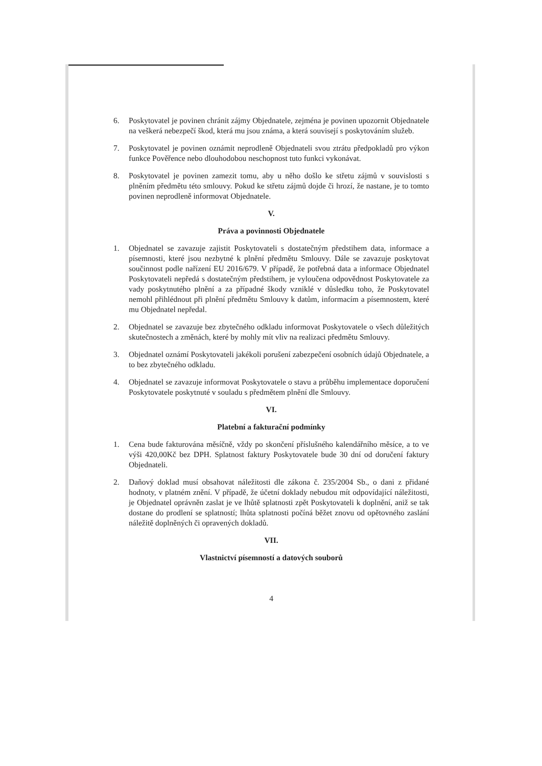6. Poskytovatel je povinen chránit zájmy Objednatele, zejména je povinen upozornit Objednatele na veškerá nebezpečí škod, která mu jsou známa, a která souvisejí s poskytováním služeb.
7. Poskytovatel je povinen oznámit neprodleně Objednateli svou ztrátu předpokladů pro výkon funkce Pověřence nebo dlouhodobou neschopnost tuto funkci vykonávat.
8. Poskytovatel je povinen zamezit tomu, aby u něho došlo ke střetu zájmů v souvislosti s plněním předmětu této smlouvy. Pokud ke střetu zájmů dojde či hrozí, že nastane, je to tomto povinen neprodleně informovat Objednatele.
V.
Práva a povinnosti Objednatele
1. Objednatel se zavazuje zajistit Poskytovateli s dostatečným předstihem data, informace a písemnosti, které jsou nezbytné k plnění předmětu Smlouvy. Dále se zavazuje poskytovat součinnost podle nařízení EU 2016/679. V případě, že potřebná data a informace Objednatel Poskytovateli nepředá s dostatečným předstihem, je vyloučena odpovědnost Poskytovatele za vady poskytnutého plnění a za případné škody vzniklé v důsledku toho, že Poskytovatel nemohl přihlédnout při plnění předmětu Smlouvy k datům, informacím a písemnostem, které mu Objednatel nepředal.
2. Objednatel se zavazuje bez zbytečného odkladu informovat Poskytovatele o všech důležitých skutečnostech a změnách, které by mohly mít vliv na realizaci předmětu Smlouvy.
3. Objednatel oznámí Poskytovateli jakékoli porušení zabezpečení osobních údajů Objednatele, a to bez zbytečného odkladu.
4. Objednatel se zavazuje informovat Poskytovatele o stavu a průběhu implementace doporučení Poskytovatele poskytnuté v souladu s předmětem plnění dle Smlouvy.
VI.
Platební a fakturační podmínky
1. Cena bude fakturována měsíčně, vždy po skončení příslušného kalendářního měsíce, a to ve výši 420,00Kč bez DPH. Splatnost faktury Poskytovatele bude 30 dní od doručení faktury Objednateli.
2. Daňový doklad musí obsahovat náležitosti dle zákona č. 235/2004 Sb., o dani z přidané hodnoty, v platném znění. V případě, že účetní doklady nebudou mít odpovídající náležitosti, je Objednatel oprávněn zaslat je ve lhůtě splatnosti zpět Poskytovateli k doplnění, aniž se tak dostane do prodlení se splatností; lhůta splatnosti počíná běžet znovu od opětovného zaslání náležitě doplněných či opravených dokladů.
VII.
Vlastnictví písemností a datových souborů
4